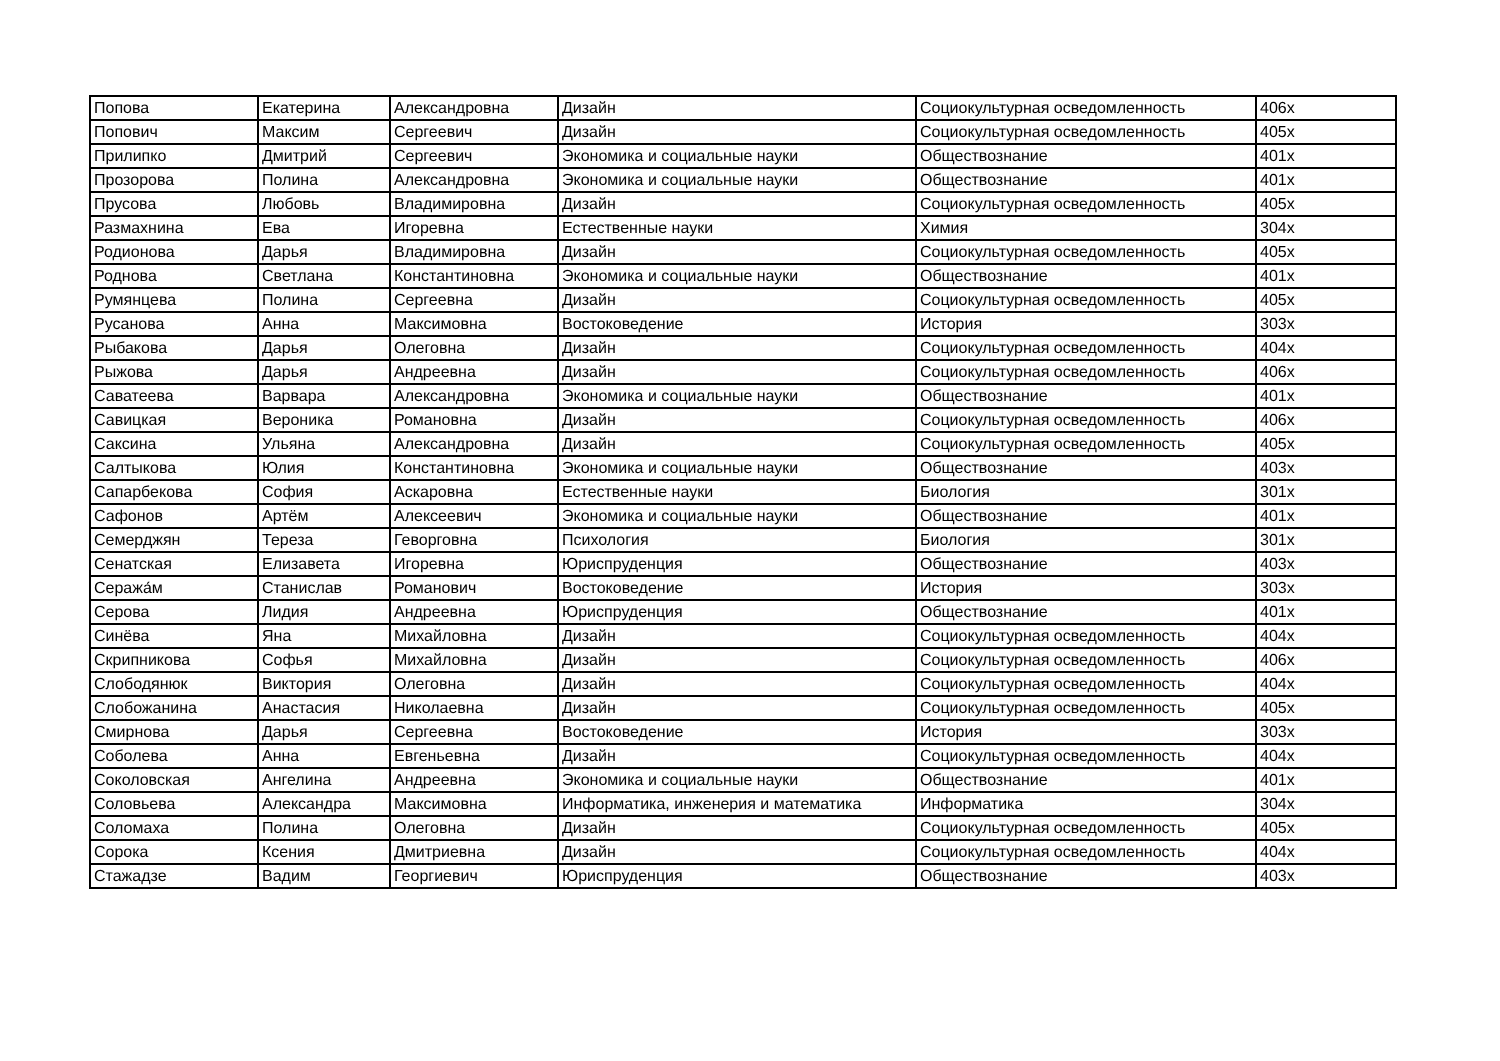| Попова | Екатерина | Александровна | Дизайн | Социокультурная осведомленность | 406х |
| Попович | Максим | Сергеевич | Дизайн | Социокультурная осведомленность | 405х |
| Прилипко | Дмитрий | Сергеевич | Экономика и социальные науки | Обществознание | 401х |
| Прозорова | Полина | Александровна | Экономика и социальные науки | Обществознание | 401х |
| Прусова | Любовь | Владимировна | Дизайн | Социокультурная осведомленность | 405х |
| Размахнина | Ева | Игоревна | Естественные науки | Химия | 304х |
| Родионова | Дарья | Владимировна | Дизайн | Социокультурная осведомленность | 405х |
| Роднова | Светлана | Константиновна | Экономика и социальные науки | Обществознание | 401х |
| Румянцева | Полина | Сергеевна | Дизайн | Социокультурная осведомленность | 405х |
| Русанова | Анна | Максимовна | Востоковедение | История | 303х |
| Рыбакова | Дарья | Олеговна | Дизайн | Социокультурная осведомленность | 404х |
| Рыжова | Дарья | Андреевна | Дизайн | Социокультурная осведомленность | 406х |
| Саватеева | Варвара | Александровна | Экономика и социальные науки | Обществознание | 401х |
| Савицкая | Вероника | Романовна | Дизайн | Социокультурная осведомленность | 406х |
| Саксина | Ульяна | Александровна | Дизайн | Социокультурная осведомленность | 405х |
| Салтыкова | Юлия | Константиновна | Экономика и социальные науки | Обществознание | 403х |
| Сапарбекова | София | Аскаровна | Естественные науки | Биология | 301х |
| Сафонов | Артём | Алексеевич | Экономика и социальные науки | Обществознание | 401х |
| Семерджян | Тереза | Геворговна | Психология | Биология | 301х |
| Сенатская | Елизавета | Игоревна | Юриспруденция | Обществознание | 403х |
| Сеража́м | Станислав | Романович | Востоковедение | История | 303х |
| Серова | Лидия | Андреевна | Юриспруденция | Обществознание | 401х |
| Синёва | Яна | Михайловна | Дизайн | Социокультурная осведомленность | 404х |
| Скрипникова | Софья | Михайловна | Дизайн | Социокультурная осведомленность | 406х |
| Слободянюк | Виктория | Олеговна | Дизайн | Социокультурная осведомленность | 404х |
| Слобожанина | Анастасия | Николаевна | Дизайн | Социокультурная осведомленность | 405х |
| Смирнова | Дарья | Сергеевна | Востоковедение | История | 303х |
| Соболева | Анна | Евгеньевна | Дизайн | Социокультурная осведомленность | 404х |
| Соколовская | Ангелина | Андреевна | Экономика и социальные науки | Обществознание | 401х |
| Соловьева | Александра | Максимовна | Информатика, инженерия и математика | Информатика | 304х |
| Соломаха | Полина | Олеговна | Дизайн | Социокультурная осведомленность | 405х |
| Сорока | Ксения | Дмитриевна | Дизайн | Социокультурная осведомленность | 404х |
| Стажадзе | Вадим | Георгиевич | Юриспруденция | Обществознание | 403х |